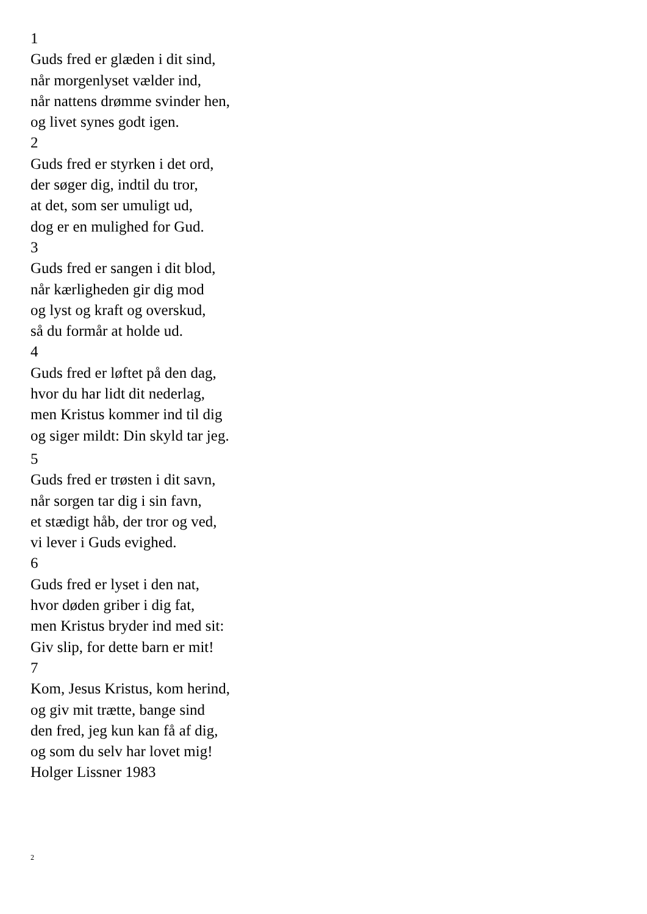1
Guds fred er glæden i dit sind,
når morgenlyset vælder ind,
når nattens drømme svinder hen,
og livet synes godt igen.
2
Guds fred er styrken i det ord,
der søger dig, indtil du tror,
at det, som ser umuligt ud,
dog er en mulighed for Gud.
3
Guds fred er sangen i dit blod,
når kærligheden gir dig mod
og lyst og kraft og overskud,
så du formår at holde ud.
4
Guds fred er løftet på den dag,
hvor du har lidt dit nederlag,
men Kristus kommer ind til dig
og siger mildt: Din skyld tar jeg.
5
Guds fred er trøsten i dit savn,
når sorgen tar dig i sin favn,
et stædigt håb, der tror og ved,
vi lever i Guds evighed.
6
Guds fred er lyset i den nat,
hvor døden griber i dig fat,
men Kristus bryder ind med sit:
Giv slip, for dette barn er mit!
7
Kom, Jesus Kristus, kom herind,
og giv mit trætte, bange sind
den fred, jeg kun kan få af dig,
og som du selv har lovet mig!
Holger Lissner 1983
2